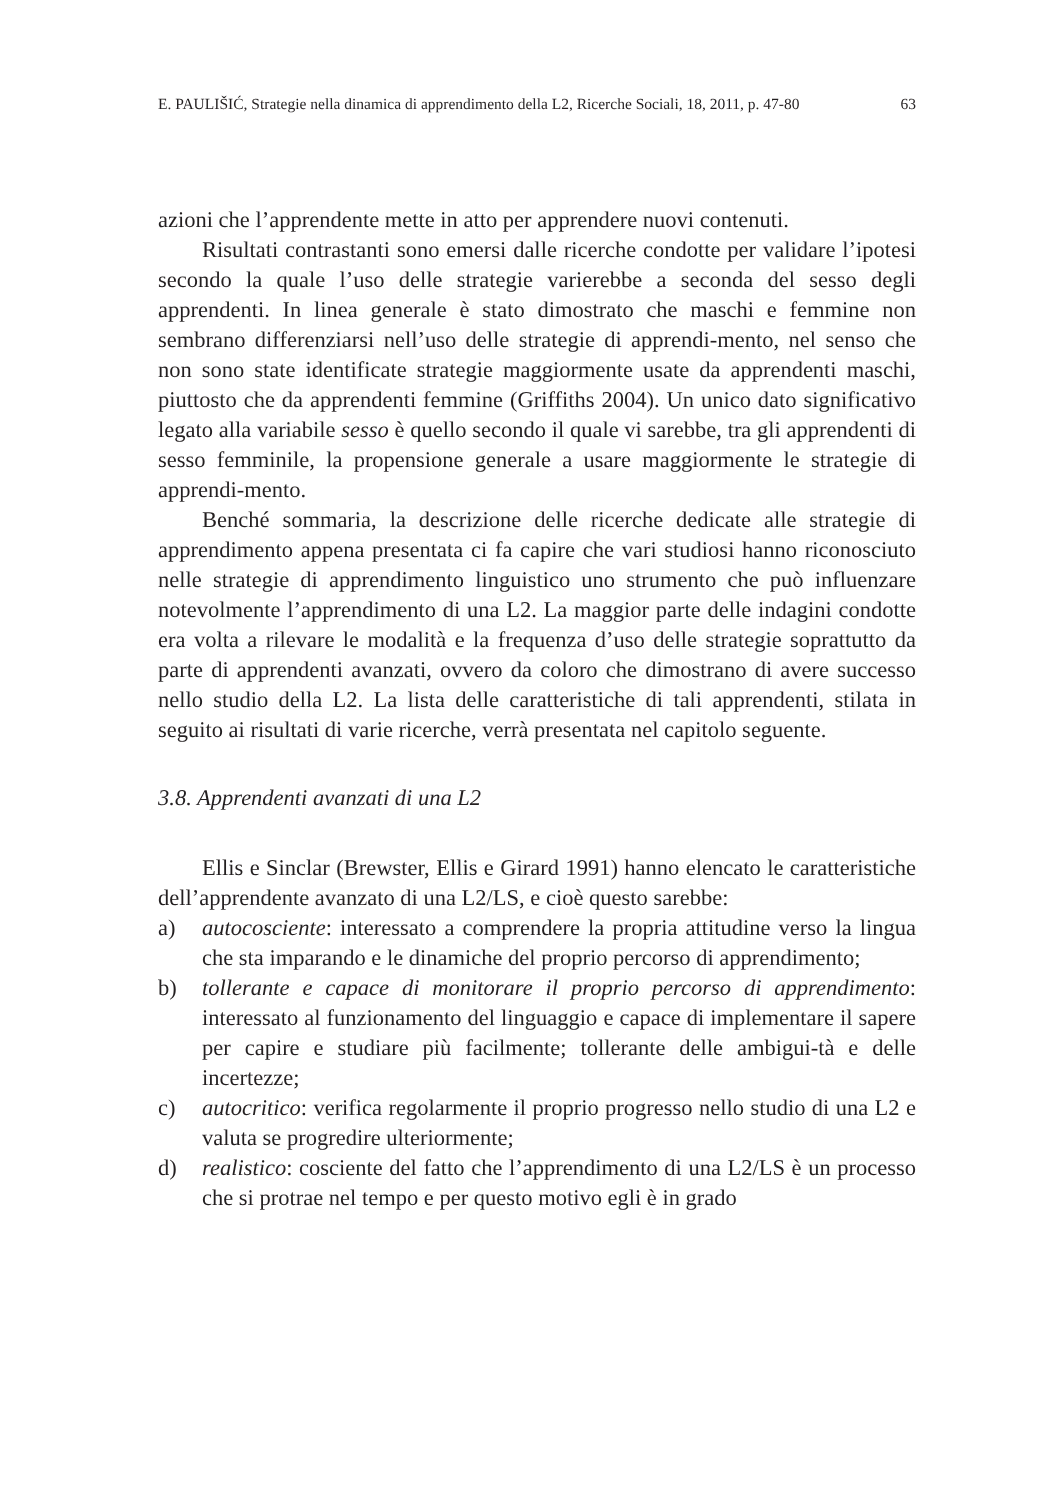E. PAULIŠIĆ, Strategie nella dinamica di apprendimento della L2, Ricerche Sociali, 18, 2011, p. 47-80 63
azioni che l’apprendente mette in atto per apprendere nuovi contenuti.
Risultati contrastanti sono emersi dalle ricerche condotte per validare l’ipotesi secondo la quale l’uso delle strategie varierebbe a seconda del sesso degli apprendenti. In linea generale è stato dimostrato che maschi e femmine non sembrano differenziarsi nell’uso delle strategie di apprendi-mento, nel senso che non sono state identificate strategie maggiormente usate da apprendenti maschi, piuttosto che da apprendenti femmine (Griffiths 2004). Un unico dato significativo legato alla variabile sesso è quello secondo il quale vi sarebbe, tra gli apprendenti di sesso femminile, la propensione generale a usare maggiormente le strategie di apprendi-mento.
Benché sommaria, la descrizione delle ricerche dedicate alle strategie di apprendimento appena presentata ci fa capire che vari studiosi hanno riconosciuto nelle strategie di apprendimento linguistico uno strumento che può influenzare notevolmente l’apprendimento di una L2. La maggior parte delle indagini condotte era volta a rilevare le modalità e la frequenza d’uso delle strategie soprattutto da parte di apprendenti avanzati, ovvero da coloro che dimostrano di avere successo nello studio della L2. La lista delle caratteristiche di tali apprendenti, stilata in seguito ai risultati di varie ricerche, verrà presentata nel capitolo seguente.
3.8. Apprendenti avanzati di una L2
Ellis e Sinclar (Brewster, Ellis e Girard 1991) hanno elencato le caratteristiche dell’apprendente avanzato di una L2/LS, e cioè questo sarebbe:
a) autocosciente: interessato a comprendere la propria attitudine verso la lingua che sta imparando e le dinamiche del proprio percorso di apprendimento;
b) tollerante e capace di monitorare il proprio percorso di apprendimento: interessato al funzionamento del linguaggio e capace di implementare il sapere per capire e studiare più facilmente; tollerante delle ambigui-tà e delle incertezze;
c) autocritico: verifica regolarmente il proprio progresso nello studio di una L2 e valuta se progredire ulteriormente;
d) realistico: cosciente del fatto che l’apprendimento di una L2/LS è un processo che si protrae nel tempo e per questo motivo egli è in grado